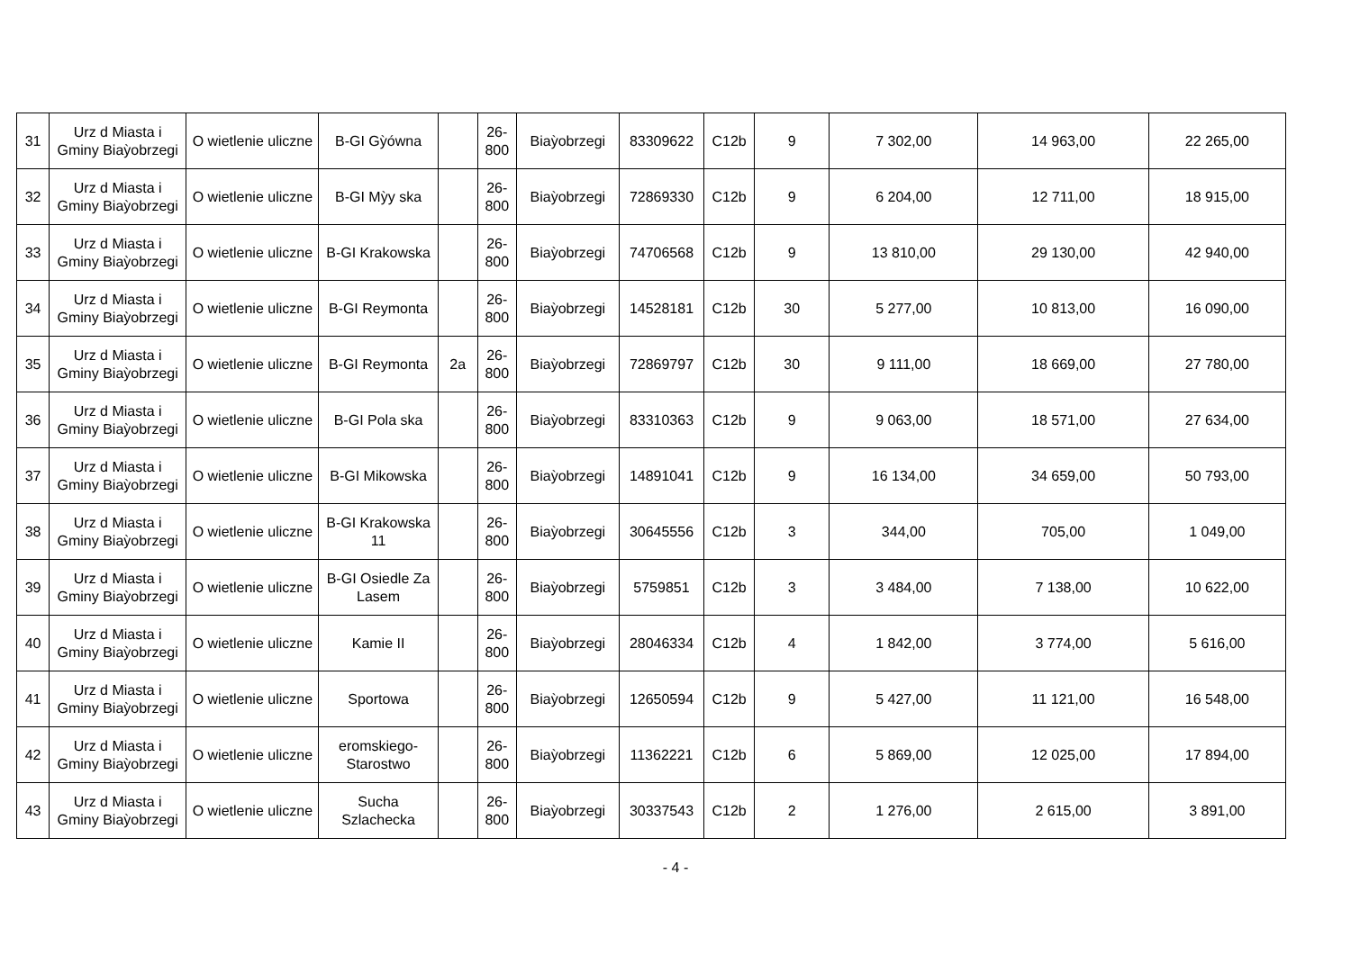| 31 | Urz d Miasta i Gminy Biaỳobrzegi | O wietlenie uliczne | B-GI Gỳówna | | 26-800 | Biaỳobrzegi | 83309622 | C12b | 9 | 7 302,00 | 14 963,00 | 22 265,00 |
| 32 | Urz d Miasta i Gminy Biaỳobrzegi | O wietlenie uliczne | B-GI Mỳy ska | | 26-800 | Biaỳobrzegi | 72869330 | C12b | 9 | 6 204,00 | 12 711,00 | 18 915,00 |
| 33 | Urz d Miasta i Gminy Biaỳobrzegi | O wietlenie uliczne | B-GI Krakowska | | 26-800 | Biaỳobrzegi | 74706568 | C12b | 9 | 13 810,00 | 29 130,00 | 42 940,00 |
| 34 | Urz d Miasta i Gminy Biaỳobrzegi | O wietlenie uliczne | B-GI Reymonta | | 26-800 | Biaỳobrzegi | 14528181 | C12b | 30 | 5 277,00 | 10 813,00 | 16 090,00 |
| 35 | Urz d Miasta i Gminy Biaỳobrzegi | O wietlenie uliczne | B-GI Reymonta | 2a | 26-800 | Biaỳobrzegi | 72869797 | C12b | 30 | 9 111,00 | 18 669,00 | 27 780,00 |
| 36 | Urz d Miasta i Gminy Biaỳobrzegi | O wietlenie uliczne | B-GI Pola ska | | 26-800 | Biaỳobrzegi | 83310363 | C12b | 9 | 9 063,00 | 18 571,00 | 27 634,00 |
| 37 | Urz d Miasta i Gminy Biaỳobrzegi | O wietlenie uliczne | B-GI Mikowska | | 26-800 | Biaỳobrzegi | 14891041 | C12b | 9 | 16 134,00 | 34 659,00 | 50 793,00 |
| 38 | Urz d Miasta i Gminy Biaỳobrzegi | O wietlenie uliczne | B-GI Krakowska 11 | | 26-800 | Biaỳobrzegi | 30645556 | C12b | 3 | 344,00 | 705,00 | 1 049,00 |
| 39 | Urz d Miasta i Gminy Biaỳobrzegi | O wietlenie uliczne | B-GI Osiedle Za Lasem | | 26-800 | Biaỳobrzegi | 5759851 | C12b | 3 | 3 484,00 | 7 138,00 | 10 622,00 |
| 40 | Urz d Miasta i Gminy Biaỳobrzegi | O wietlenie uliczne | Kamie II | | 26-800 | Biaỳobrzegi | 28046334 | C12b | 4 | 1 842,00 | 3 774,00 | 5 616,00 |
| 41 | Urz d Miasta i Gminy Biaỳobrzegi | O wietlenie uliczne | Sportowa | | 26-800 | Biaỳobrzegi | 12650594 | C12b | 9 | 5 427,00 | 11 121,00 | 16 548,00 |
| 42 | Urz d Miasta i Gminy Biaỳobrzegi | O wietlenie uliczne | eromskiego-Starostwo | | 26-800 | Biaỳobrzegi | 11362221 | C12b | 6 | 5 869,00 | 12 025,00 | 17 894,00 |
| 43 | Urz d Miasta i Gminy Biaỳobrzegi | O wietlenie uliczne | Sucha Szlachecka | | 26-800 | Biaỳobrzegi | 30337543 | C12b | 2 | 1 276,00 | 2 615,00 | 3 891,00 |
- 4 -